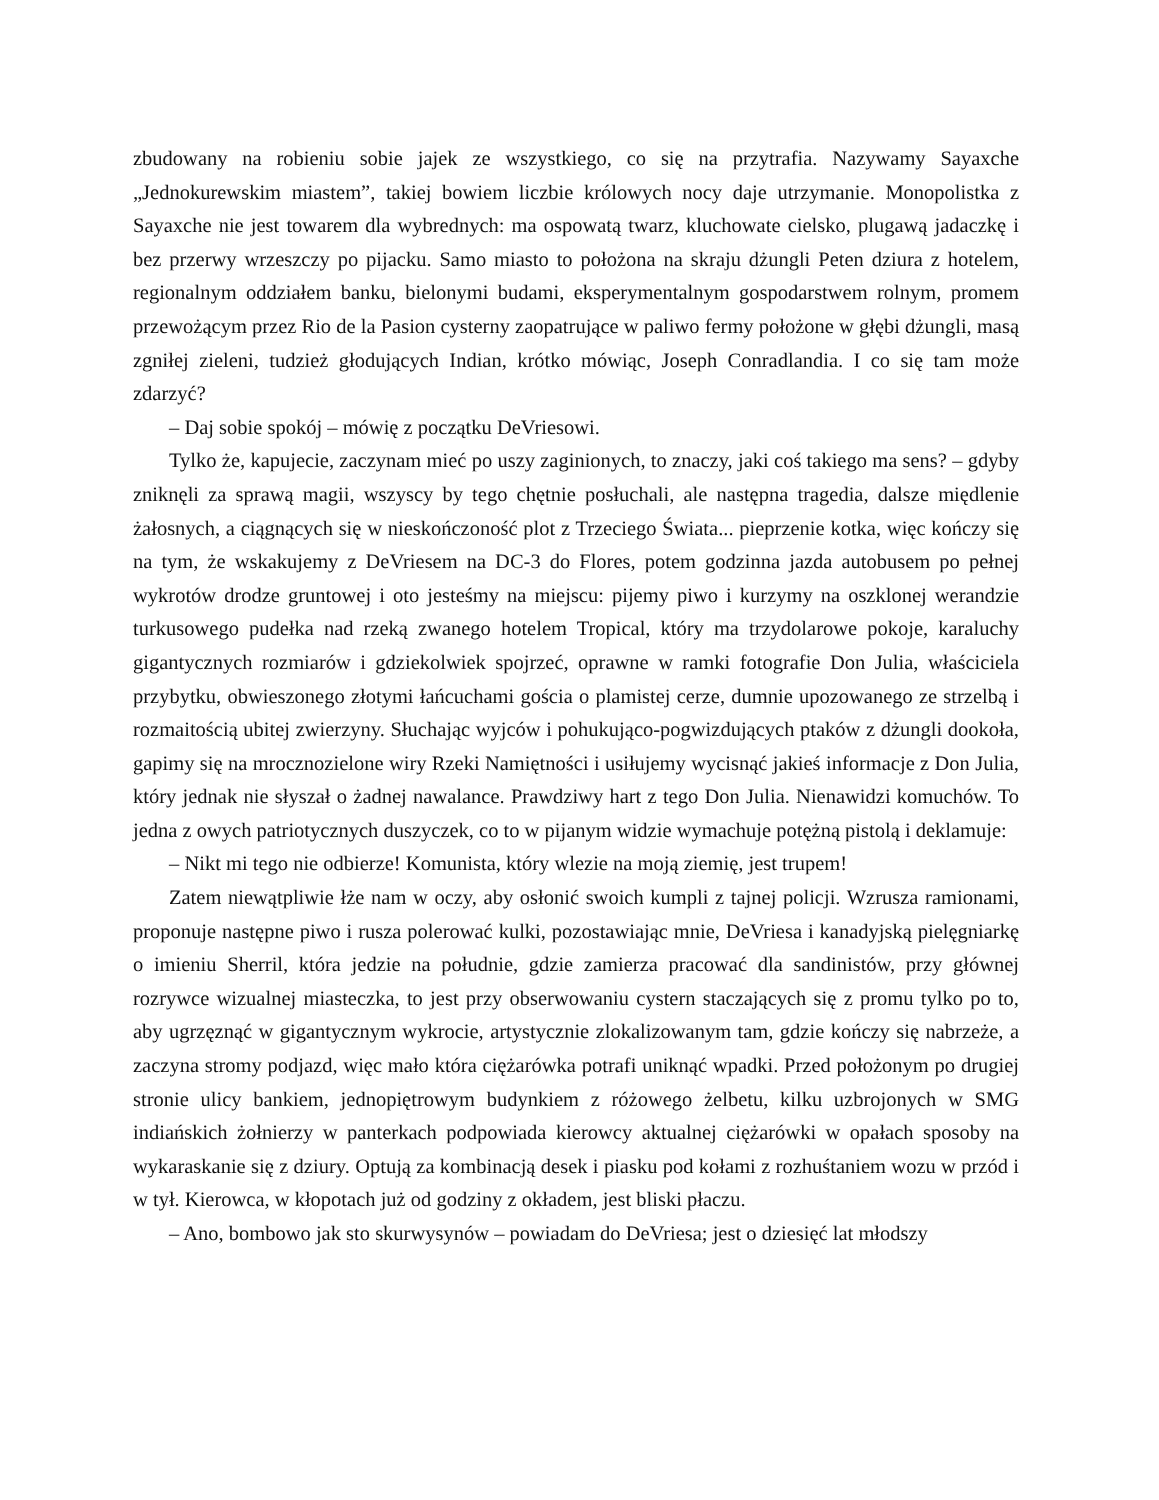zbudowany na robieniu sobie jajek ze wszystkiego, co się na przytrafia. Nazywamy Sayaxche „Jednokurewskim miastem”, takiej bowiem liczbie królowych nocy daje utrzymanie. Monopolistka z Sayaxche nie jest towarem dla wybrednych: ma ospowatą twarz, kluchowate cielsko, plugawą jadaczkę i bez przerwy wrzeszczy po pijacku. Samo miasto to położona na skraju dżungli Peten dziura z hotelem, regionalnym oddziałem banku, bielonymi budami, eksperymentalnym gospodarstwem rolnym, promem przewożącym przez Rio de la Pasion cysterny zaopatrujące w paliwo fermy położone w głębi dżungli, masą zgniłej zieleni, tudzież głodujących Indian, krótko mówiąc, Joseph Conradlandia. I co się tam może zdarzyć?
– Daj sobie spokój – mówię z początku DeVriesowi.
Tylko że, kapujecie, zaczynam mieć po uszy zaginionych, to znaczy, jaki coś takiego ma sens? – gdyby zniknęli za sprawą magii, wszyscy by tego chętnie posłuchali, ale następna tragedia, dalsze międlenie żałosnych, a ciągnących się w nieskończoność plot z Trzeciego Świata... pieprzenie kotka, więc kończy się na tym, że wskakujemy z DeVriesem na DC-3 do Flores, potem godzinna jazda autobusem po pełnej wykrotów drodze gruntowej i oto jesteśmy na miejscu: pijemy piwo i kurzymy na oszklonej werandzie turkusowego pudełka nad rzeką zwanego hotelem Tropical, który ma trzydolarowe pokoje, karaluchy gigantycznych rozmiarów i gdziekolwiek spojrzeć, oprawne w ramki fotografie Don Julia, właściciela przybytku, obwieszonego złotymi łańcuchami gościa o plamistej cerze, dumnie upozowanego ze strzelbą i rozmaitością ubitej zwierzyny. Słuchając wyjców i pohukująco-pogwizdujących ptaków z dżungli dookoła, gapimy się na mrocznozielone wiry Rzeki Namiętności i usiłujemy wycisnąć jakieś informacje z Don Julia, który jednak nie słyszał o żadnej nawalance. Prawdziwy hart z tego Don Julia. Nienawidzi komuchów. To jedna z owych patriotycznych duszyczek, co to w pijanym widzie wymachuje potężną pistolą i deklamuje:
– Nikt mi tego nie odbierze! Komunista, który wlezie na moją ziemię, jest trupem!
Zatem niewątpliwie łże nam w oczy, aby osłonić swoich kumpli z tajnej policji. Wzrusza ramionami, proponuje następne piwo i rusza polerować kulki, pozostawiając mnie, DeVriesa i kanadyjską pielęgniarkę o imieniu Sherril, która jedzie na południe, gdzie zamierza pracować dla sandinistów, przy głównej rozrywce wizualnej miasteczka, to jest przy obserwowaniu cystern staczających się z promu tylko po to, aby ugrzęznąć w gigantycznym wykrocie, artystycznie zlokalizowanym tam, gdzie kończy się nabrzeże, a zaczyna stromy podjazd, więc mało która ciężarówka potrafi uniknąć wpadki. Przed położonym po drugiej stronie ulicy bankiem, jednopiętrowym budynkiem z różowego żelbetu, kilku uzbrojonych w SMG indiańskich żołnierzy w panterkach podpowiada kierowcy aktualnej ciężarówki w opałach sposoby na wykaraskanie się z dziury. Optują za kombinacją desek i piasku pod kołami z rozhuśtaniem wozu w przód i w tył. Kierowca, w kłopotach już od godziny z okładem, jest bliski płaczu.
– Ano, bombowo jak sto skurwysynów – powiadam do DeVriesa; jest o dziesięć lat młodszy